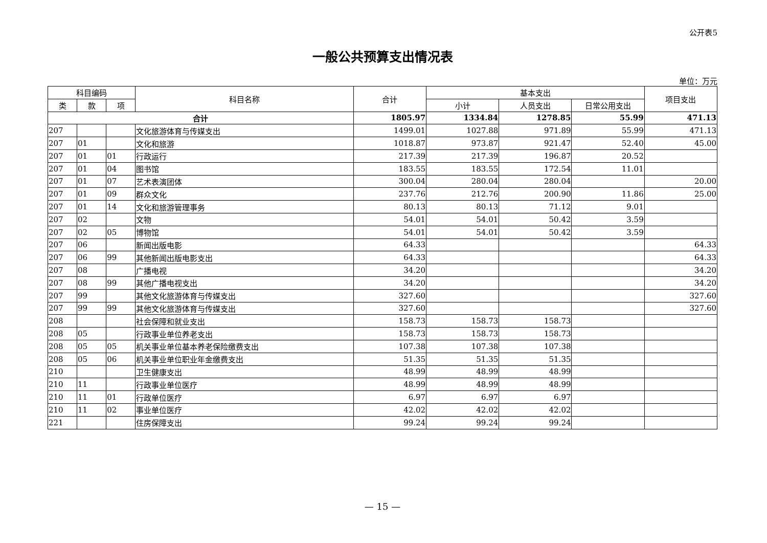公开表5
一般公共预算支出情况表
单位：万元
| 科目编码 | | | 科目名称 | 合计 | 基本支出 | | | 项目支出 |
| --- | --- | --- | --- | --- | --- | --- | --- | --- |
| 类 | 款 | 项 | | | 小计 | 人员支出 | 日常公用支出 | |
| 合计 | | | | 1805.97 | 1334.84 | 1278.85 | 55.99 | 471.13 |
| 207 | | | 文化旅游体育与传媒支出 | 1499.01 | 1027.88 | 971.89 | 55.99 | 471.13 |
| 207 | 01 | | 文化和旅游 | 1018.87 | 973.87 | 921.47 | 52.40 | 45.00 |
| 207 | 01 | 01 | 行政运行 | 217.39 | 217.39 | 196.87 | 20.52 | |
| 207 | 01 | 04 | 图书馆 | 183.55 | 183.55 | 172.54 | 11.01 | |
| 207 | 01 | 07 | 艺术表演团体 | 300.04 | 280.04 | 280.04 | | 20.00 |
| 207 | 01 | 09 | 群众文化 | 237.76 | 212.76 | 200.90 | 11.86 | 25.00 |
| 207 | 01 | 14 | 文化和旅游管理事务 | 80.13 | 80.13 | 71.12 | 9.01 | |
| 207 | 02 | | 文物 | 54.01 | 54.01 | 50.42 | 3.59 | |
| 207 | 02 | 05 | 博物馆 | 54.01 | 54.01 | 50.42 | 3.59 | |
| 207 | 06 | | 新闻出版电影 | 64.33 | | | | 64.33 |
| 207 | 06 | 99 | 其他新闻出版电影支出 | 64.33 | | | | 64.33 |
| 207 | 08 | | 广播电视 | 34.20 | | | | 34.20 |
| 207 | 08 | 99 | 其他广播电视支出 | 34.20 | | | | 34.20 |
| 207 | 99 | | 其他文化旅游体育与传媒支出 | 327.60 | | | | 327.60 |
| 207 | 99 | 99 | 其他文化旅游体育与传媒支出 | 327.60 | | | | 327.60 |
| 208 | | | 社会保障和就业支出 | 158.73 | 158.73 | 158.73 | | |
| 208 | 05 | | 行政事业单位养老支出 | 158.73 | 158.73 | 158.73 | | |
| 208 | 05 | 05 | 机关事业单位基本养老保险缴费支出 | 107.38 | 107.38 | 107.38 | | |
| 208 | 05 | 06 | 机关事业单位职业年金缴费支出 | 51.35 | 51.35 | 51.35 | | |
| 210 | | | 卫生健康支出 | 48.99 | 48.99 | 48.99 | | |
| 210 | 11 | | 行政事业单位医疗 | 48.99 | 48.99 | 48.99 | | |
| 210 | 11 | 01 | 行政单位医疗 | 6.97 | 6.97 | 6.97 | | |
| 210 | 11 | 02 | 事业单位医疗 | 42.02 | 42.02 | 42.02 | | |
| 221 | | | 住房保障支出 | 99.24 | 99.24 | 99.24 | | |
— 15 —